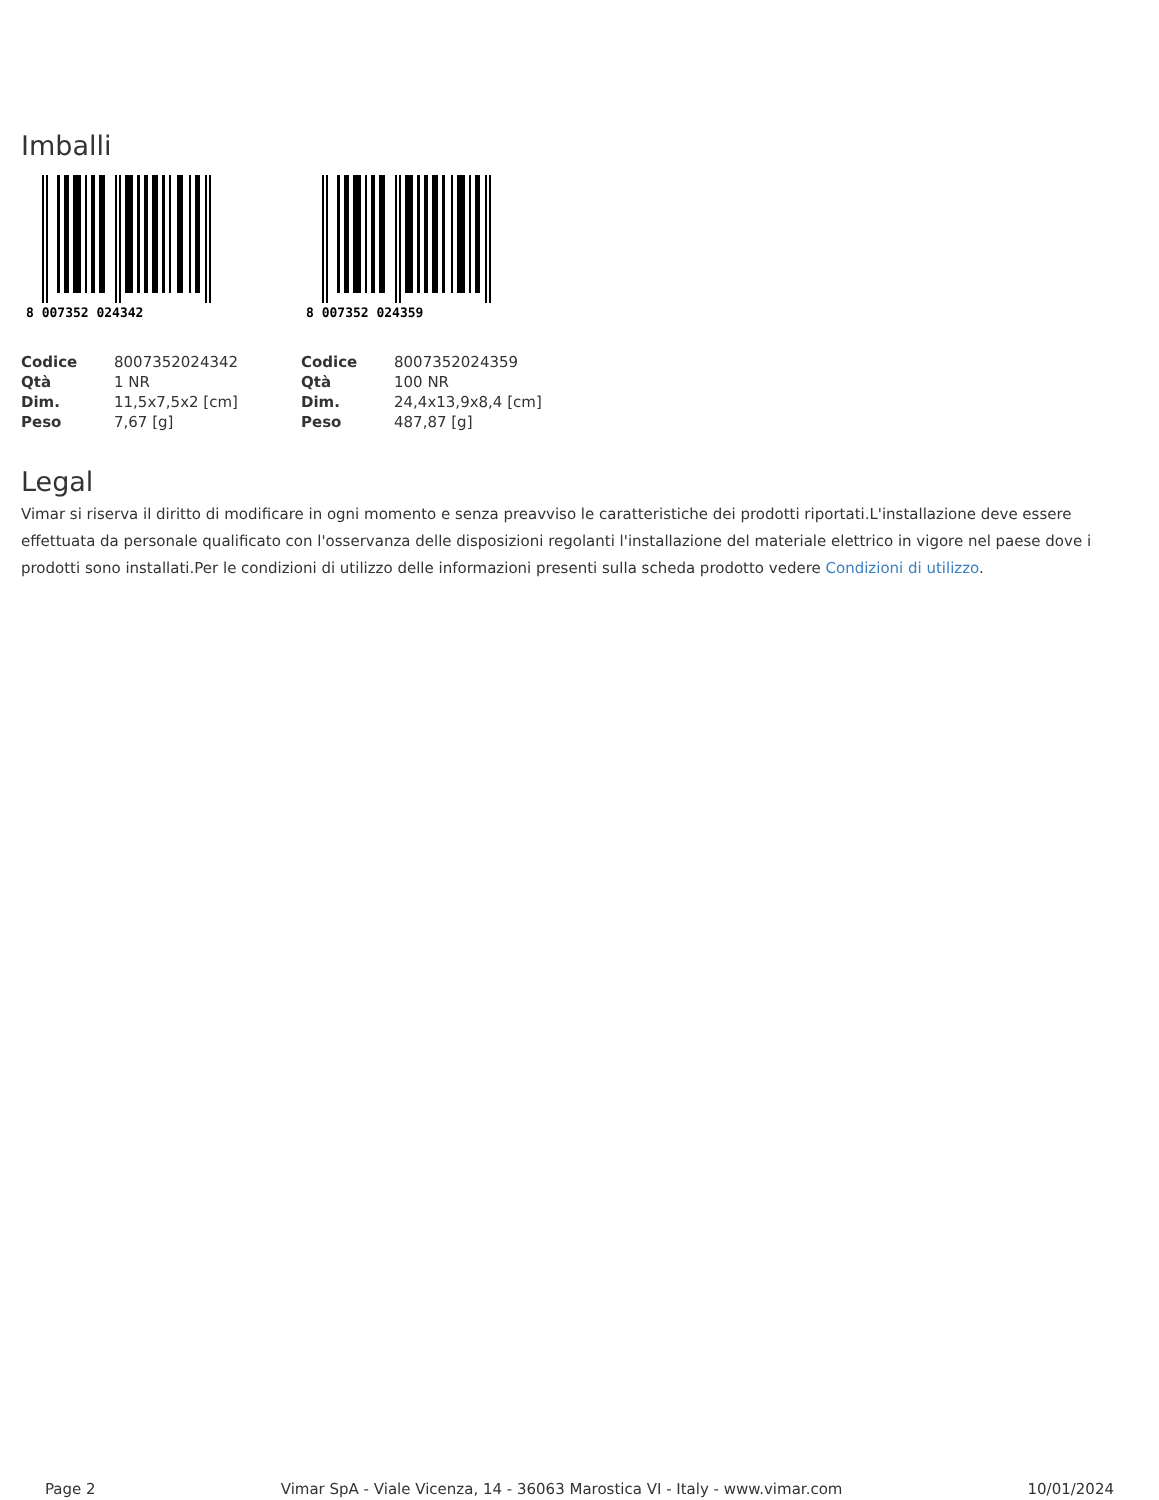Imballi
8 007352 024342
| Codice | 8007352024342 |
| Qtà | 1 NR |
| Dim. | 11,5x7,5x2 [cm] |
| Peso | 7,67 [g] |
8 007352 024359
| Codice | 8007352024359 |
| Qtà | 100 NR |
| Dim. | 24,4x13,9x8,4 [cm] |
| Peso | 487,87 [g] |
Legal
Vimar si riserva il diritto di modificare in ogni momento e senza preavviso le caratteristiche dei prodotti riportati.L'installazione deve essere effettuata da personale qualificato con l'osservanza delle disposizioni regolanti l'installazione del materiale elettrico in vigore nel paese dove i prodotti sono installati.Per le condizioni di utilizzo delle informazioni presenti sulla scheda prodotto vedere Condizioni di utilizzo.
Page 2 Vimar SpA - Viale Vicenza, 14 - 36063 Marostica VI - Italy - www.vimar.com 10/01/2024